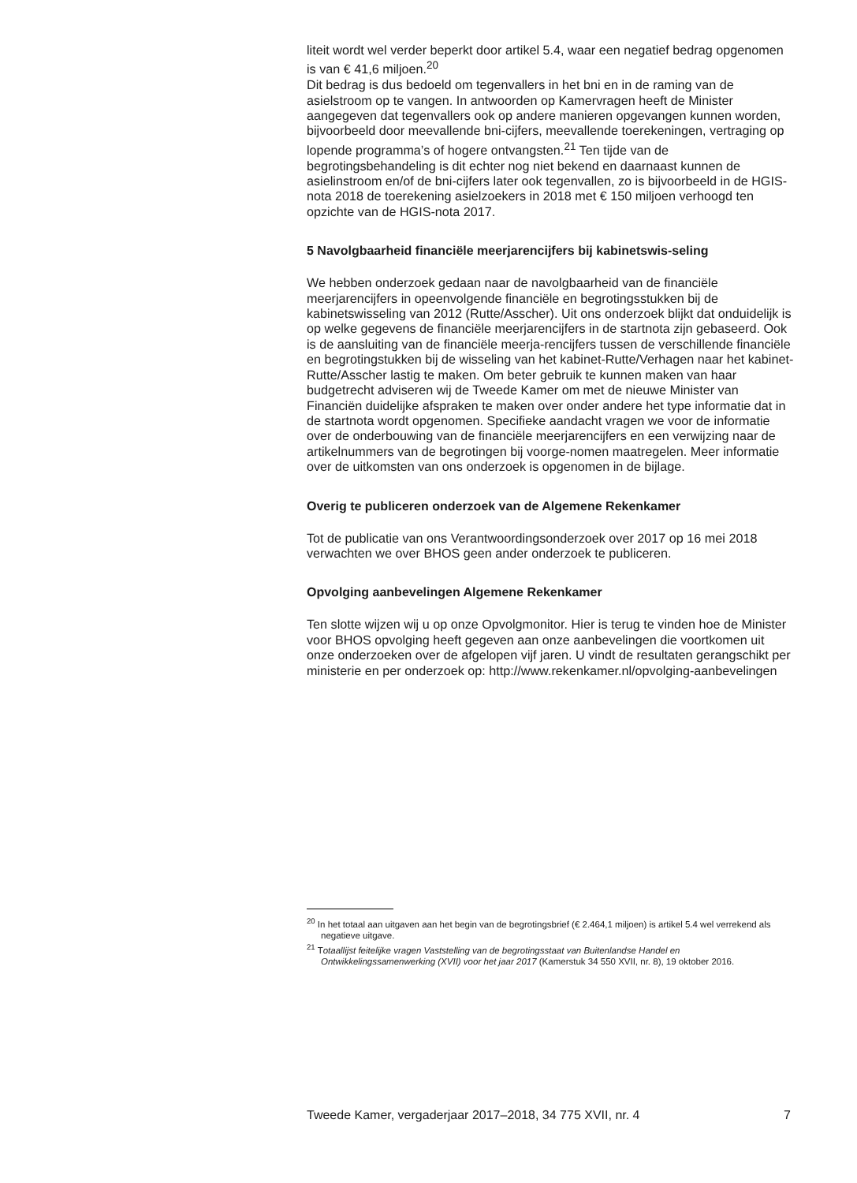liteit wordt wel verder beperkt door artikel 5.4, waar een negatief bedrag opgenomen is van € 41,6 miljoen.<sup>20</sup>
Dit bedrag is dus bedoeld om tegenvallers in het bni en in de raming van de asielstroom op te vangen. In antwoorden op Kamervragen heeft de Minister aangegeven dat tegenvallers ook op andere manieren opgevangen kunnen worden, bijvoorbeeld door meevallende bni-cijfers, meevallende toerekeningen, vertraging op lopende programma’s of hogere ontvangsten.<sup>21</sup> Ten tijde van de begrotingsbehandeling is dit echter nog niet bekend en daarnaast kunnen de asielinstroom en/of de bni-cijfers later ook tegenvallen, zo is bijvoorbeeld in de HGIS-nota 2018 de toerekening asielzoekers in 2018 met € 150 miljoen verhoogd ten opzichte van de HGIS-nota 2017.
5 Navolgbaarheid financiële meerjarencijfers bij kabinetswis-seling
We hebben onderzoek gedaan naar de navolgbaarheid van de financiële meerjarencijfers in opeenvolgende financiële en begrotingsstukken bij de kabinetswisseling van 2012 (Rutte/Asscher). Uit ons onderzoek blijkt dat onduidelijk is op welke gegevens de financiële meerjarencijfers in de startnota zijn gebaseerd. Ook is de aansluiting van de financiële meerja-rencijfers tussen de verschillende financiële en begrotingstukken bij de wisseling van het kabinet-Rutte/Verhagen naar het kabinet-Rutte/Asscher lastig te maken. Om beter gebruik te kunnen maken van haar budgetrecht adviseren wij de Tweede Kamer om met de nieuwe Minister van Financiën duidelijke afspraken te maken over onder andere het type informatie dat in de startnota wordt opgenomen. Specifieke aandacht vragen we voor de informatie over de onderbouwing van de financiële meerjarencijfers en een verwijzing naar de artikelnummers van de begrotingen bij voorge-nomen maatregelen. Meer informatie over de uitkomsten van ons onderzoek is opgenomen in de bijlage.
Overig te publiceren onderzoek van de Algemene Rekenkamer
Tot de publicatie van ons Verantwoordingsonderzoek over 2017 op 16 mei 2018 verwachten we over BHOS geen ander onderzoek te publiceren.
Opvolging aanbevelingen Algemene Rekenkamer
Ten slotte wijzen wij u op onze Opvolgmonitor. Hier is terug te vinden hoe de Minister voor BHOS opvolging heeft gegeven aan onze aanbevelingen die voortkomen uit onze onderzoeken over de afgelopen vijf jaren. U vindt de resultaten gerangschikt per ministerie en per onderzoek op: http://www.rekenkamer.nl/opvolging-aanbevelingen
<sup>20</sup> In het totaal aan uitgaven aan het begin van de begrotingsbrief (€ 2.464,1 miljoen) is artikel 5.4 wel verrekend als negatieve uitgave.
<sup>21</sup> Totaallijst feitelijke vragen Vaststelling van de begrotingsstaat van Buitenlandse Handel en Ontwikkelingssamenwerking (XVII) voor het jaar 2017 (Kamerstuk 34 550 XVII, nr. 8), 19 oktober 2016.
Tweede Kamer, vergaderjaar 2017–2018, 34 775 XVII, nr. 4 7